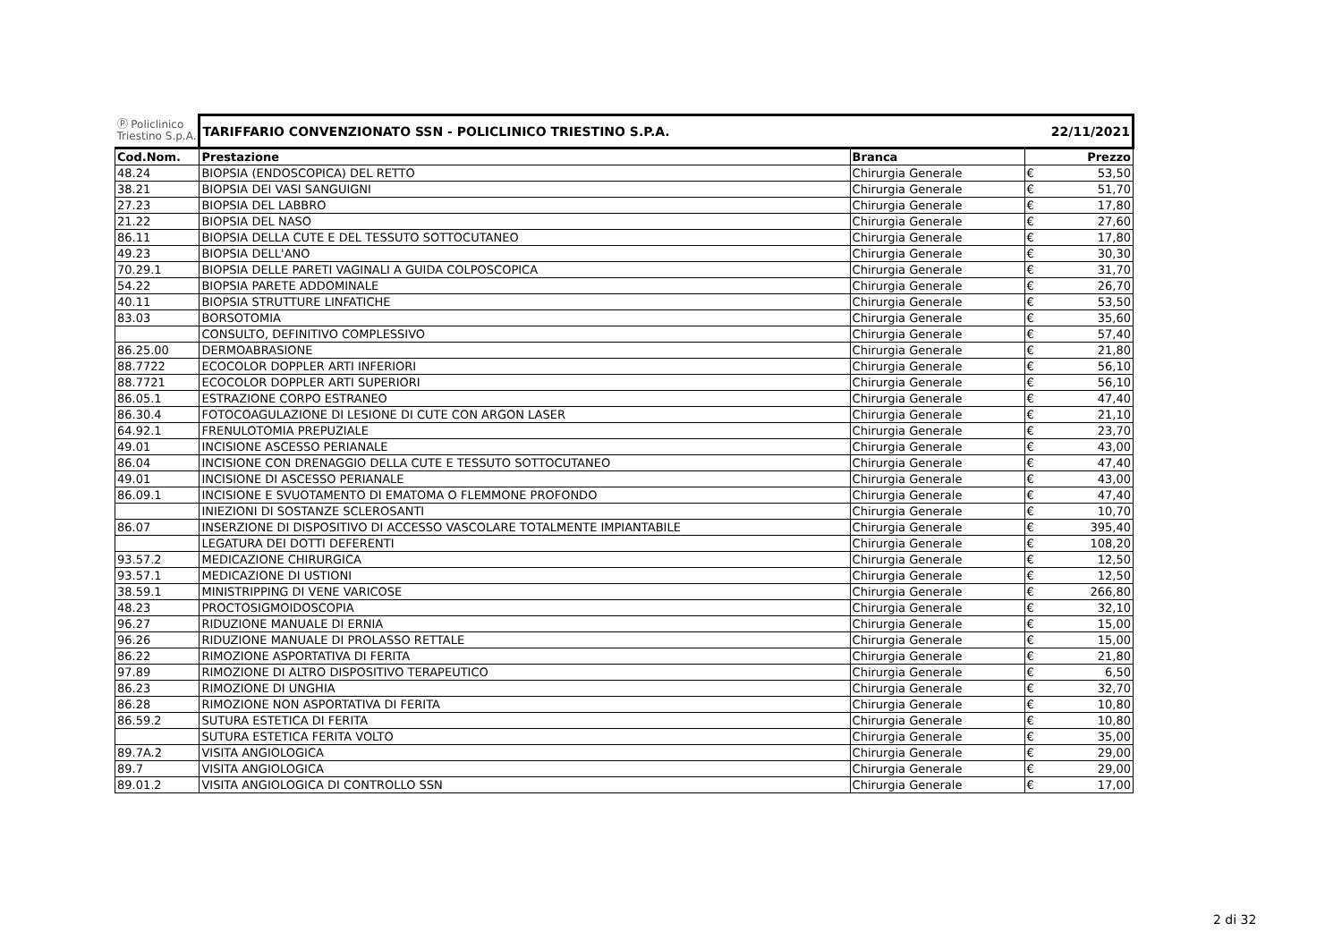| Ⓟ Policlinico Triestino S.p.A. | TARIFFARIO CONVENZIONATO SSN - POLICLINICO TRIESTINO S.P.A. | | 22/11/2021 | |
| Cod.Nom. | Prestazione | Branca | Prezzo | |
| 48.24 | BIOPSIA (ENDOSCOPICA) DEL RETTO | Chirurgia Generale | € | 53,50 |
| 38.21 | BIOPSIA DEI VASI SANGUIGNI | Chirurgia Generale | € | 51,70 |
| 27.23 | BIOPSIA DEL LABBRO | Chirurgia Generale | € | 17,80 |
| 21.22 | BIOPSIA DEL NASO | Chirurgia Generale | € | 27,60 |
| 86.11 | BIOPSIA DELLA CUTE E DEL TESSUTO SOTTOCUTANEO | Chirurgia Generale | € | 17,80 |
| 49.23 | BIOPSIA DELL'ANO | Chirurgia Generale | € | 30,30 |
| 70.29.1 | BIOPSIA DELLE PARETI VAGINALI A GUIDA COLPOSCOPICA | Chirurgia Generale | € | 31,70 |
| 54.22 | BIOPSIA PARETE ADDOMINALE | Chirurgia Generale | € | 26,70 |
| 40.11 | BIOPSIA STRUTTURE LINFATICHE | Chirurgia Generale | € | 53,50 |
| 83.03 | BORSOTOMIA | Chirurgia Generale | € | 35,60 |
| | CONSULTO, DEFINITIVO COMPLESSIVO | Chirurgia Generale | € | 57,40 |
| 86.25.00 | DERMOABRASIONE | Chirurgia Generale | € | 21,80 |
| 88.7722 | ECOCOLOR DOPPLER ARTI INFERIORI | Chirurgia Generale | € | 56,10 |
| 88.7721 | ECOCOLOR DOPPLER ARTI SUPERIORI | Chirurgia Generale | € | 56,10 |
| 86.05.1 | ESTRAZIONE CORPO ESTRANEO | Chirurgia Generale | € | 47,40 |
| 86.30.4 | FOTOCOAGULAZIONE DI LESIONE DI CUTE CON ARGON LASER | Chirurgia Generale | € | 21,10 |
| 64.92.1 | FRENULOTOMIA PREPUZIALE | Chirurgia Generale | € | 23,70 |
| 49.01 | INCISIONE ASCESSO PERIANALE | Chirurgia Generale | € | 43,00 |
| 86.04 | INCISIONE CON DRENAGGIO DELLA CUTE E TESSUTO SOTTOCUTANEO | Chirurgia Generale | € | 47,40 |
| 49.01 | INCISIONE DI ASCESSO PERIANALE | Chirurgia Generale | € | 43,00 |
| 86.09.1 | INCISIONE E SVUOTAMENTO DI EMATOMA O FLEMMONE PROFONDO | Chirurgia Generale | € | 47,40 |
| | INIEZIONI DI SOSTANZE SCLEROSANTI | Chirurgia Generale | € | 10,70 |
| 86.07 | INSERZIONE DI DISPOSITIVO DI ACCESSO VASCOLARE TOTALMENTE IMPIANTABILE | Chirurgia Generale | € | 395,40 |
| | LEGATURA DEI DOTTI DEFERENTI | Chirurgia Generale | € | 108,20 |
| 93.57.2 | MEDICAZIONE CHIRURGICA | Chirurgia Generale | € | 12,50 |
| 93.57.1 | MEDICAZIONE DI USTIONI | Chirurgia Generale | € | 12,50 |
| 38.59.1 | MINISTRIPPING DI VENE VARICOSE | Chirurgia Generale | € | 266,80 |
| 48.23 | PROCTOSIGMOIDOSCOPIA | Chirurgia Generale | € | 32,10 |
| 96.27 | RIDUZIONE MANUALE DI ERNIA | Chirurgia Generale | € | 15,00 |
| 96.26 | RIDUZIONE MANUALE DI PROLASSO RETTALE | Chirurgia Generale | € | 15,00 |
| 86.22 | RIMOZIONE ASPORTATIVA DI FERITA | Chirurgia Generale | € | 21,80 |
| 97.89 | RIMOZIONE DI ALTRO DISPOSITIVO TERAPEUTICO | Chirurgia Generale | € | 6,50 |
| 86.23 | RIMOZIONE DI UNGHIA | Chirurgia Generale | € | 32,70 |
| 86.28 | RIMOZIONE NON ASPORTATIVA DI FERITA | Chirurgia Generale | € | 10,80 |
| 86.59.2 | SUTURA ESTETICA DI FERITA | Chirurgia Generale | € | 10,80 |
| | SUTURA ESTETICA FERITA VOLTO | Chirurgia Generale | € | 35,00 |
| 89.7A.2 | VISITA ANGIOLOGICA | Chirurgia Generale | € | 29,00 |
| 89.7 | VISITA ANGIOLOGICA | Chirurgia Generale | € | 29,00 |
| 89.01.2 | VISITA ANGIOLOGICA DI CONTROLLO SSN | Chirurgia Generale | € | 17,00 |
2 di 32